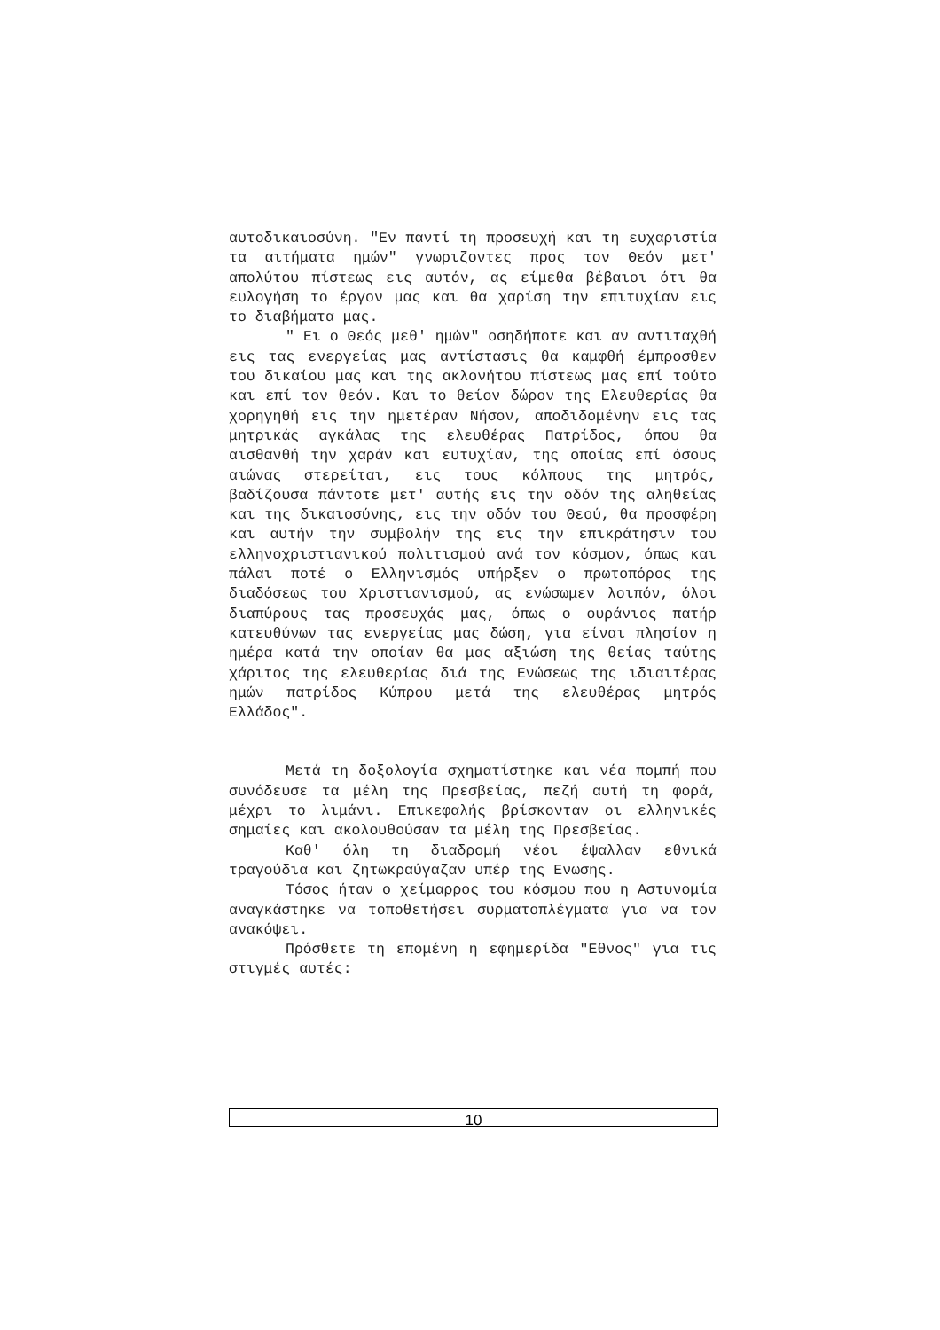αυτοδικαιοσύνη. "Εν παντί τη προσευχή και τη ευχαριστία τα αιτήματα ημών" γνωριζοντες προς τον Θεόν μετ' απολύτου πίστεως εις αυτόν, ας είμεθα βέβαιοι ότι θα ευλογήση το έργον μας και θα χαρίση την επιτυχίαν εις το διαβήματα μας.
" Ει ο Θεός μεθ' ημών" οσηδήποτε και αν αντιταχθή εις τας ενεργείας μας αντίστασις θα καμφθή έμπροσθεν του δικαίου μας και της ακλονήτου πίστεως μας επί τούτο και επί τον θεόν. Και το θείον δώρον της Ελευθερίας θα χορηγηθή εις την ημετέραν Νήσον, αποδιδομένην εις τας μητρικάς αγκάλας της ελευθέρας Πατρίδος, όπου θα αισθανθή την χαράν και ευτυχίαν, της οποίας επί όσους αιώνας στερείται, εις τους κόλπους της μητρός, βαδίζουσα πάντοτε μετ' αυτής εις την οδόν της αληθείας και της δικαιοσύνης, εις την οδόν του Θεού, θα προσφέρη και αυτήν την συμβολήν της εις την επικράτησιν του ελληνοχριστιανικού πολιτισμού ανά τον κόσμον, όπως και πάλαι ποτέ ο Ελληνισμός υπήρξεν ο πρωτοπόρος της διαδόσεως του Χριστιανισμού, ας ενώσωμεν λοιπόν, όλοι διαπύρους τας προσευχάς μας, όπως ο ουράνιος πατήρ κατευθύνων τας ενεργείας μας δώση, για είναι πλησίον η ημέρα κατά την οποίαν θα μας αξιώση της θείας ταύτης χάριτος της ελευθερίας διά της Ενώσεως της ιδιαιτέρας ημών πατρίδος Κύπρου μετά της ελευθέρας μητρός Ελλάδος".
Μετά τη δοξολογία σχηματίστηκε και νέα πομπή που συνόδευσε τα μέλη της Πρεσβείας, πεζή αυτή τη φορά, μέχρι το λιμάνι. Επικεφαλής βρίσκονταν οι ελληνικές σημαίες και ακολουθούσαν τα μέλη της Πρεσβείας.
Καθ' όλη τη διαδρομή νέοι έψαλλαν εθνικά τραγούδια και ζητωκραύγαζαν υπέρ της Ενωσης.
Τόσος ήταν ο χείμαρρος του κόσμου που η Αστυνομία αναγκάστηκε να τοποθετήσει συρματοπλέγματα για να τον ανακόψει.
Πρόσθετε τη επομένη η εφημερίδα "Εθνος" για τις στιγμές αυτές:
10